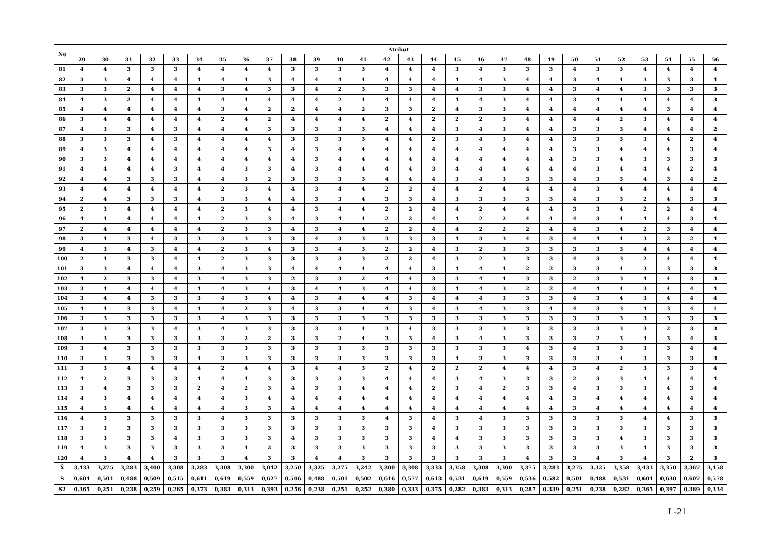| No | Atribut | | | | | | | | | | | | | | | | | | | | | | | | | | | |
| --- | --- | --- | --- | --- | --- | --- | --- | --- | --- | --- | --- | --- | --- | --- | --- | --- | --- | --- | --- | --- | --- | --- | --- | --- | --- | --- | --- | --- |
| | 29 | 30 | 31 | 32 | 33 | 34 | 35 | 36 | 37 | 38 | 39 | 40 | 41 | 42 | 43 | 44 | 45 | 46 | 47 | 48 | 49 | 50 | 51 | 52 | 53 | 54 | 55 | 56 |
| 81 | 4 | 4 | 3 | 3 | 3 | 4 | 4 | 4 | 4 | 3 | 3 | 3 | 3 | 4 | 4 | 4 | 3 | 4 | 3 | 3 | 3 | 4 | 3 | 3 | 4 | 4 | 4 | 4 |
| 82 | 3 | 3 | 4 | 4 | 4 | 4 | 4 | 4 | 3 | 4 | 4 | 4 | 4 | 4 | 4 | 4 | 4 | 4 | 3 | 4 | 4 | 3 | 4 | 4 | 3 | 3 | 3 | 4 |
| 83 | 3 | 3 | 2 | 4 | 4 | 4 | 3 | 4 | 3 | 3 | 4 | 2 | 3 | 3 | 3 | 4 | 4 | 3 | 3 | 4 | 4 | 3 | 4 | 4 | 3 | 3 | 3 | 3 |
| 84 | 4 | 3 | 2 | 4 | 4 | 4 | 4 | 4 | 4 | 4 | 4 | 2 | 4 | 4 | 4 | 4 | 4 | 4 | 3 | 4 | 4 | 3 | 4 | 4 | 4 | 4 | 4 | 3 |
| 85 | 4 | 4 | 4 | 4 | 4 | 4 | 3 | 4 | 2 | 2 | 4 | 4 | 2 | 3 | 3 | 2 | 4 | 3 | 3 | 4 | 4 | 4 | 4 | 4 | 4 | 3 | 4 | 4 |
| 86 | 3 | 4 | 4 | 4 | 4 | 4 | 2 | 4 | 2 | 4 | 4 | 4 | 4 | 2 | 4 | 2 | 2 | 2 | 3 | 4 | 4 | 4 | 4 | 2 | 3 | 4 | 4 | 4 |
| 87 | 4 | 3 | 3 | 4 | 3 | 4 | 4 | 4 | 3 | 3 | 3 | 3 | 3 | 4 | 4 | 4 | 3 | 4 | 3 | 4 | 4 | 3 | 3 | 3 | 4 | 4 | 4 | 2 |
| 88 | 3 | 3 | 3 | 4 | 3 | 4 | 4 | 4 | 4 | 3 | 3 | 3 | 3 | 4 | 4 | 2 | 3 | 4 | 3 | 4 | 4 | 3 | 3 | 3 | 3 | 4 | 2 | 4 |
| 89 | 4 | 3 | 4 | 4 | 4 | 4 | 4 | 4 | 3 | 4 | 3 | 4 | 4 | 4 | 4 | 4 | 4 | 4 | 4 | 4 | 4 | 3 | 3 | 4 | 4 | 4 | 3 | 4 |
| 90 | 3 | 3 | 4 | 4 | 4 | 4 | 4 | 4 | 4 | 4 | 3 | 4 | 4 | 4 | 4 | 4 | 4 | 4 | 4 | 4 | 4 | 3 | 3 | 4 | 3 | 3 | 3 | 3 |
| 91 | 4 | 4 | 4 | 4 | 3 | 4 | 4 | 3 | 3 | 4 | 3 | 4 | 4 | 4 | 4 | 3 | 4 | 4 | 4 | 4 | 4 | 4 | 3 | 4 | 4 | 4 | 2 | 4 |
| 92 | 4 | 4 | 3 | 3 | 3 | 4 | 4 | 3 | 2 | 3 | 3 | 3 | 3 | 4 | 4 | 4 | 3 | 4 | 3 | 3 | 3 | 4 | 3 | 3 | 4 | 3 | 4 | 2 |
| 93 | 4 | 4 | 4 | 4 | 4 | 4 | 2 | 3 | 4 | 4 | 3 | 4 | 4 | 2 | 2 | 4 | 4 | 2 | 4 | 4 | 4 | 4 | 3 | 4 | 4 | 4 | 4 | 4 |
| 94 | 2 | 4 | 3 | 3 | 3 | 4 | 3 | 3 | 4 | 4 | 3 | 3 | 4 | 3 | 3 | 4 | 3 | 3 | 3 | 3 | 3 | 4 | 3 | 3 | 2 | 4 | 3 | 3 |
| 95 | 2 | 3 | 4 | 4 | 4 | 4 | 2 | 3 | 4 | 4 | 3 | 4 | 4 | 2 | 2 | 4 | 4 | 2 | 4 | 4 | 4 | 3 | 3 | 4 | 2 | 2 | 4 | 4 |
| 96 | 4 | 4 | 4 | 4 | 4 | 4 | 2 | 3 | 3 | 4 | 3 | 4 | 4 | 2 | 2 | 4 | 4 | 2 | 2 | 4 | 4 | 4 | 3 | 4 | 4 | 4 | 3 | 4 |
| 97 | 2 | 4 | 4 | 4 | 4 | 4 | 2 | 3 | 3 | 4 | 3 | 4 | 4 | 2 | 2 | 4 | 4 | 2 | 2 | 2 | 4 | 4 | 3 | 4 | 2 | 3 | 4 | 4 |
| 98 | 3 | 4 | 3 | 4 | 3 | 3 | 3 | 3 | 3 | 3 | 4 | 3 | 3 | 3 | 3 | 3 | 4 | 3 | 3 | 4 | 3 | 4 | 4 | 4 | 3 | 2 | 2 | 4 |
| 99 | 4 | 3 | 4 | 3 | 4 | 4 | 2 | 3 | 4 | 3 | 3 | 4 | 3 | 2 | 2 | 4 | 3 | 2 | 3 | 3 | 3 | 3 | 3 | 3 | 4 | 4 | 4 | 4 |
| 100 | 2 | 4 | 3 | 3 | 4 | 4 | 2 | 3 | 3 | 3 | 3 | 3 | 3 | 2 | 2 | 4 | 3 | 2 | 3 | 3 | 3 | 4 | 3 | 3 | 2 | 4 | 4 | 4 |
| 101 | 3 | 3 | 4 | 4 | 4 | 3 | 4 | 3 | 3 | 4 | 4 | 4 | 4 | 4 | 4 | 3 | 4 | 4 | 4 | 2 | 2 | 3 | 3 | 4 | 3 | 3 | 3 | 3 |
| 102 | 4 | 2 | 3 | 3 | 4 | 3 | 4 | 3 | 3 | 2 | 3 | 3 | 2 | 4 | 4 | 3 | 3 | 4 | 4 | 3 | 3 | 2 | 3 | 3 | 4 | 4 | 3 | 3 |
| 103 | 3 | 4 | 4 | 4 | 4 | 4 | 4 | 3 | 4 | 3 | 4 | 4 | 3 | 4 | 4 | 3 | 4 | 4 | 3 | 2 | 2 | 4 | 4 | 4 | 3 | 4 | 4 | 4 |
| 104 | 3 | 4 | 4 | 3 | 3 | 3 | 4 | 3 | 4 | 4 | 3 | 4 | 4 | 4 | 3 | 4 | 4 | 4 | 3 | 3 | 3 | 4 | 3 | 4 | 3 | 4 | 4 | 4 |
| 105 | 4 | 4 | 3 | 3 | 4 | 4 | 4 | 2 | 3 | 4 | 3 | 3 | 4 | 4 | 3 | 4 | 3 | 4 | 3 | 3 | 4 | 4 | 3 | 3 | 4 | 3 | 4 | 1 |
| 106 | 3 | 3 | 3 | 3 | 3 | 3 | 4 | 3 | 3 | 3 | 3 | 3 | 3 | 3 | 3 | 3 | 3 | 3 | 3 | 3 | 3 | 3 | 3 | 3 | 3 | 3 | 3 | 3 |
| 107 | 3 | 3 | 3 | 3 | 4 | 3 | 4 | 3 | 3 | 3 | 3 | 3 | 4 | 3 | 4 | 3 | 3 | 3 | 3 | 3 | 3 | 3 | 3 | 3 | 3 | 2 | 3 | 3 |
| 108 | 4 | 3 | 3 | 3 | 3 | 3 | 3 | 2 | 2 | 3 | 3 | 2 | 4 | 3 | 3 | 4 | 3 | 4 | 3 | 3 | 3 | 3 | 2 | 3 | 4 | 3 | 4 | 3 |
| 109 | 3 | 4 | 3 | 3 | 3 | 3 | 3 | 3 | 3 | 3 | 3 | 3 | 3 | 3 | 3 | 3 | 3 | 3 | 3 | 4 | 3 | 4 | 3 | 3 | 3 | 3 | 4 | 4 |
| 110 | 3 | 3 | 3 | 3 | 3 | 4 | 3 | 3 | 3 | 3 | 3 | 3 | 3 | 3 | 3 | 3 | 4 | 3 | 3 | 3 | 3 | 3 | 3 | 4 | 3 | 3 | 3 | 3 |
| 111 | 3 | 3 | 4 | 4 | 4 | 4 | 2 | 4 | 4 | 3 | 4 | 4 | 3 | 2 | 4 | 2 | 2 | 2 | 4 | 4 | 4 | 3 | 4 | 2 | 3 | 3 | 3 | 4 |
| 112 | 4 | 2 | 3 | 3 | 3 | 4 | 4 | 4 | 3 | 3 | 3 | 3 | 3 | 4 | 4 | 4 | 3 | 4 | 3 | 3 | 3 | 2 | 3 | 3 | 4 | 4 | 4 | 4 |
| 113 | 3 | 4 | 3 | 3 | 3 | 2 | 4 | 2 | 3 | 4 | 3 | 3 | 4 | 4 | 4 | 2 | 3 | 4 | 2 | 3 | 3 | 4 | 3 | 3 | 3 | 4 | 3 | 4 |
| 114 | 4 | 3 | 4 | 4 | 4 | 4 | 4 | 3 | 4 | 4 | 4 | 4 | 4 | 4 | 4 | 4 | 4 | 4 | 4 | 4 | 4 | 3 | 4 | 4 | 4 | 4 | 4 | 4 |
| 115 | 4 | 3 | 4 | 4 | 4 | 4 | 4 | 3 | 3 | 4 | 4 | 4 | 4 | 4 | 4 | 4 | 4 | 4 | 4 | 4 | 4 | 3 | 4 | 4 | 4 | 4 | 4 | 4 |
| 116 | 4 | 3 | 3 | 3 | 3 | 3 | 4 | 3 | 3 | 3 | 3 | 3 | 3 | 4 | 3 | 4 | 3 | 4 | 3 | 3 | 3 | 3 | 3 | 3 | 4 | 4 | 3 | 3 |
| 117 | 3 | 3 | 3 | 3 | 3 | 3 | 3 | 3 | 3 | 3 | 3 | 3 | 3 | 3 | 3 | 4 | 3 | 3 | 3 | 3 | 3 | 3 | 3 | 3 | 3 | 3 | 3 | 3 |
| 118 | 3 | 3 | 3 | 3 | 4 | 3 | 3 | 3 | 3 | 4 | 3 | 3 | 3 | 3 | 3 | 4 | 4 | 3 | 3 | 3 | 3 | 3 | 3 | 4 | 3 | 3 | 3 | 3 |
| 119 | 4 | 3 | 3 | 3 | 3 | 3 | 3 | 4 | 2 | 3 | 3 | 3 | 3 | 3 | 3 | 3 | 3 | 3 | 3 | 3 | 3 | 3 | 3 | 3 | 4 | 3 | 3 | 3 |
| 120 | 4 | 3 | 4 | 4 | 3 | 3 | 3 | 4 | 3 | 3 | 4 | 4 | 3 | 3 | 3 | 3 | 3 | 3 | 3 | 4 | 3 | 3 | 4 | 3 | 4 | 3 | 2 | 3 |
| X̄ | 3,433 | 3,275 | 3,283 | 3,400 | 3,308 | 3,283 | 3,308 | 3,300 | 3,042 | 3,250 | 3,325 | 3,275 | 3,242 | 3,300 | 3,308 | 3,333 | 3,358 | 3,308 | 3,300 | 3,375 | 3,283 | 3,275 | 3,325 | 3,358 | 3,433 | 3,350 | 3,367 | 3,458 |
| S | 0,604 | 0,501 | 0,488 | 0,509 | 0,515 | 0,611 | 0,619 | 0,559 | 0,627 | 0,506 | 0,488 | 0,501 | 0,502 | 0,616 | 0,577 | 0,613 | 0,531 | 0,619 | 0,559 | 0,536 | 0,582 | 0,501 | 0,488 | 0,531 | 0,604 | 0,630 | 0,607 | 0,578 |
| S2 | 0,365 | 0,251 | 0,238 | 0,259 | 0,265 | 0,373 | 0,383 | 0,313 | 0,393 | 0,256 | 0,238 | 0,251 | 0,252 | 0,380 | 0,333 | 0,375 | 0,282 | 0,383 | 0,313 | 0,287 | 0,339 | 0,251 | 0,238 | 0,282 | 0,365 | 0,397 | 0,369 | 0,334 |
L-21